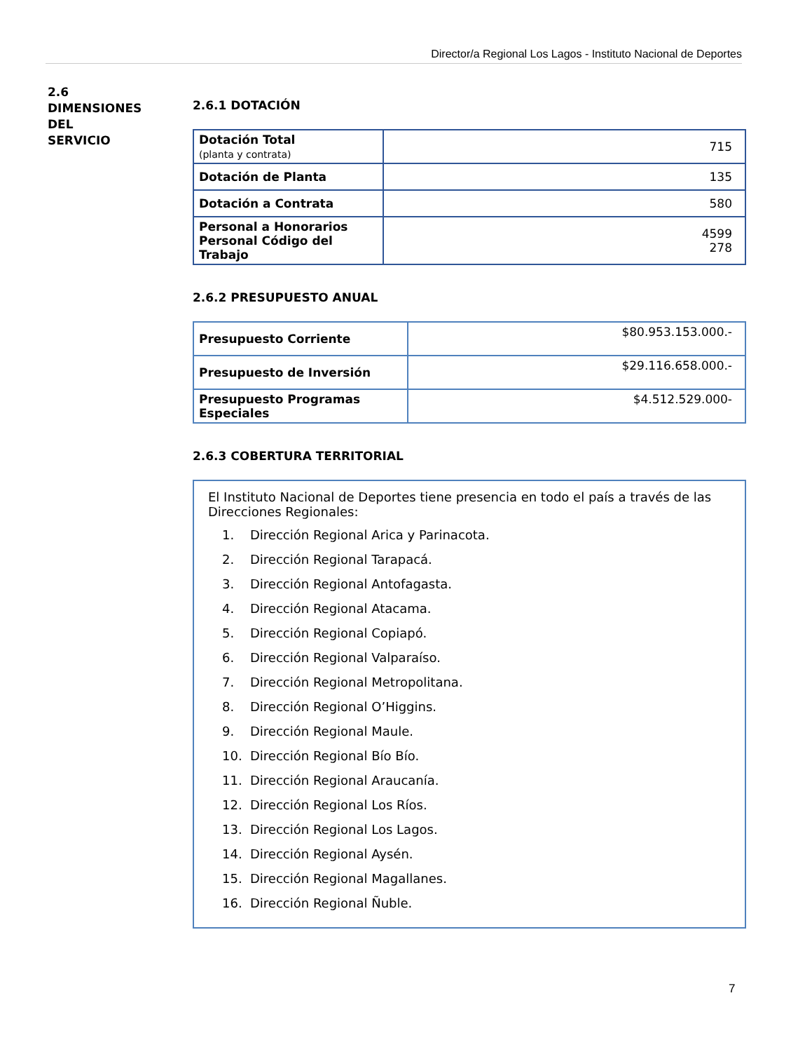Director/a Regional Los Lagos - Instituto Nacional de Deportes
2.6
DIMENSIONES
DEL
SERVICIO
2.6.1 DOTACIÓN
| Dotación Total (planta y contrata) | 715 |
| Dotación de Planta | 135 |
| Dotación a Contrata | 580 |
| Personal a Honorarios Personal Código del Trabajo | 4599 278 |
2.6.2 PRESUPUESTO ANUAL
| Presupuesto Corriente | $80.953.153.000.- |
| Presupuesto de Inversión | $29.116.658.000.- |
| Presupuesto Programas Especiales | $4.512.529.000- |
2.6.3 COBERTURA TERRITORIAL
El Instituto Nacional de Deportes tiene presencia en todo el país a través de las Direcciones Regionales:
1. Dirección Regional Arica y Parinacota.
2. Dirección Regional Tarapacá.
3. Dirección Regional Antofagasta.
4. Dirección Regional Atacama.
5. Dirección Regional Copiapó.
6. Dirección Regional Valparaíso.
7. Dirección Regional Metropolitana.
8. Dirección Regional O’Higgins.
9. Dirección Regional Maule.
10. Dirección Regional Bío Bío.
11. Dirección Regional Araucanía.
12. Dirección Regional Los Ríos.
13. Dirección Regional Los Lagos.
14. Dirección Regional Aysén.
15. Dirección Regional Magallanes.
16. Dirección Regional Ñuble.
7